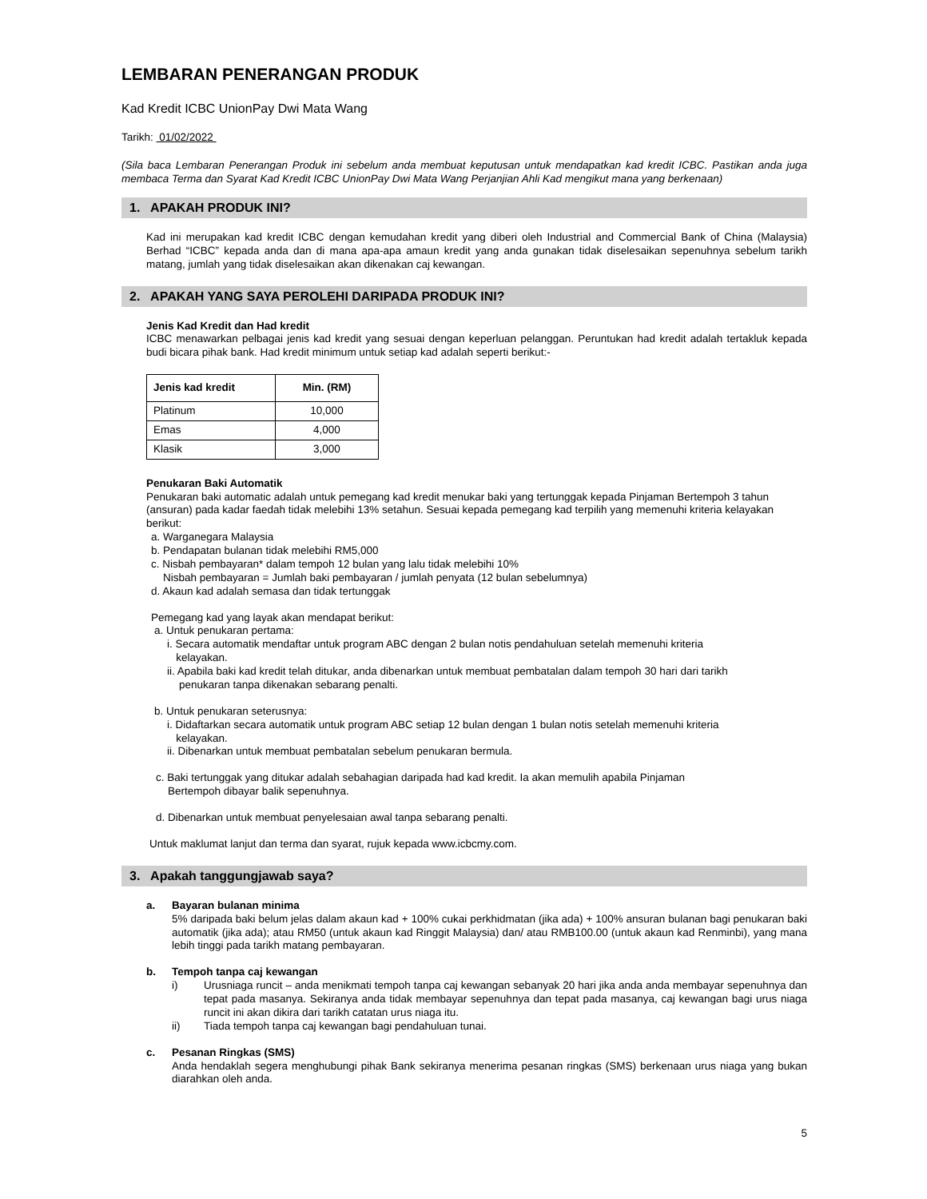LEMBARAN PENERANGAN PRODUK
Kad Kredit ICBC UnionPay Dwi Mata Wang
Tarikh: 01/02/2022
(Sila baca Lembaran Penerangan Produk ini sebelum anda membuat keputusan untuk mendapatkan kad kredit ICBC. Pastikan anda juga membaca Terma dan Syarat Kad Kredit ICBC UnionPay Dwi Mata Wang Perjanjian Ahli Kad mengikut mana yang berkenaan)
1. APAKAH PRODUK INI?
Kad ini merupakan kad kredit ICBC dengan kemudahan kredit yang diberi oleh Industrial and Commercial Bank of China (Malaysia) Berhad “ICBC” kepada anda dan di mana apa-apa amaun kredit yang anda gunakan tidak diselesaikan sepenuhnya sebelum tarikh matang, jumlah yang tidak diselesaikan akan dikenakan caj kewangan.
2. APAKAH YANG SAYA PEROLEHI DARIPADA PRODUK INI?
Jenis Kad Kredit dan Had kredit
ICBC menawarkan pelbagai jenis kad kredit yang sesuai dengan keperluan pelanggan. Peruntukan had kredit adalah tertakluk kepada budi bicara pihak bank. Had kredit minimum untuk setiap kad adalah seperti berikut:-
| Jenis kad kredit | Min. (RM) |
| --- | --- |
| Platinum | 10,000 |
| Emas | 4,000 |
| Klasik | 3,000 |
Penukaran Baki Automatik
Penukaran baki automatic adalah untuk pemegang kad kredit menukar baki yang tertunggak kepada Pinjaman Bertempoh 3 tahun (ansuran) pada kadar faedah tidak melebihi 13% setahun. Sesuai kepada pemegang kad terpilih yang memenuhi kriteria kelayakan berikut:
a. Warganegara Malaysia
b. Pendapatan bulanan tidak melebihi RM5,000
c. Nisbah pembayaran* dalam tempoh 12 bulan yang lalu tidak melebihi 10%
Nisbah pembayaran = Jumlah baki pembayaran / jumlah penyata (12 bulan sebelumnya)
d. Akaun kad adalah semasa dan tidak tertunggak
Pemegang kad yang layak akan mendapat berikut:
a. Untuk penukaran pertama:
i. Secara automatik mendaftar untuk program ABC dengan 2 bulan notis pendahuluan setelah memenuhi kriteria
kelayakan.
ii. Apabila baki kad kredit telah ditukar, anda dibenarkan untuk membuat pembatalan dalam tempoh 30 hari dari tarikh
penukaran tanpa dikenakan sebarang penalti.
b. Untuk penukaran seterusnya:
i. Didaftarkan secara automatik untuk program ABC setiap 12 bulan dengan 1 bulan notis setelah memenuhi kriteria
kelayakan.
ii. Dibenarkan untuk membuat pembatalan sebelum penukaran bermula.
c. Baki tertunggak yang ditukar adalah sebahagian daripada had kad kredit. Ia akan memulih apabila Pinjaman
Bertempoh dibayar balik sepenuhnya.
d. Dibenarkan untuk membuat penyelesaian awal tanpa sebarang penalti.
Untuk maklumat lanjut dan terma dan syarat, rujuk kepada www.icbcmy.com.
3. Apakah tanggungjawab saya?
a. Bayaran bulanan minima
5% daripada baki belum jelas dalam akaun kad + 100% cukai perkhidmatan (jika ada) + 100% ansuran bulanan bagi penukaran baki automatik (jika ada); atau RM50 (untuk akaun kad Ringgit Malaysia) dan/ atau RMB100.00 (untuk akaun kad Renminbi), yang mana lebih tinggi pada tarikh matang pembayaran.
b. Tempoh tanpa caj kewangan
i) Urusniaga runcit – anda menikmati tempoh tanpa caj kewangan sebanyak 20 hari jika anda anda membayar sepenuhnya dan tepat pada masanya. Sekiranya anda tidak membayar sepenuhnya dan tepat pada masanya, caj kewangan bagi urus niaga runcit ini akan dikira dari tarikh catatan urus niaga itu.
ii) Tiada tempoh tanpa caj kewangan bagi pendahuluan tunai.
c. Pesanan Ringkas (SMS)
Anda hendaklah segera menghubungi pihak Bank sekiranya menerima pesanan ringkas (SMS) berkenaan urus niaga yang bukan diarahkan oleh anda.
5